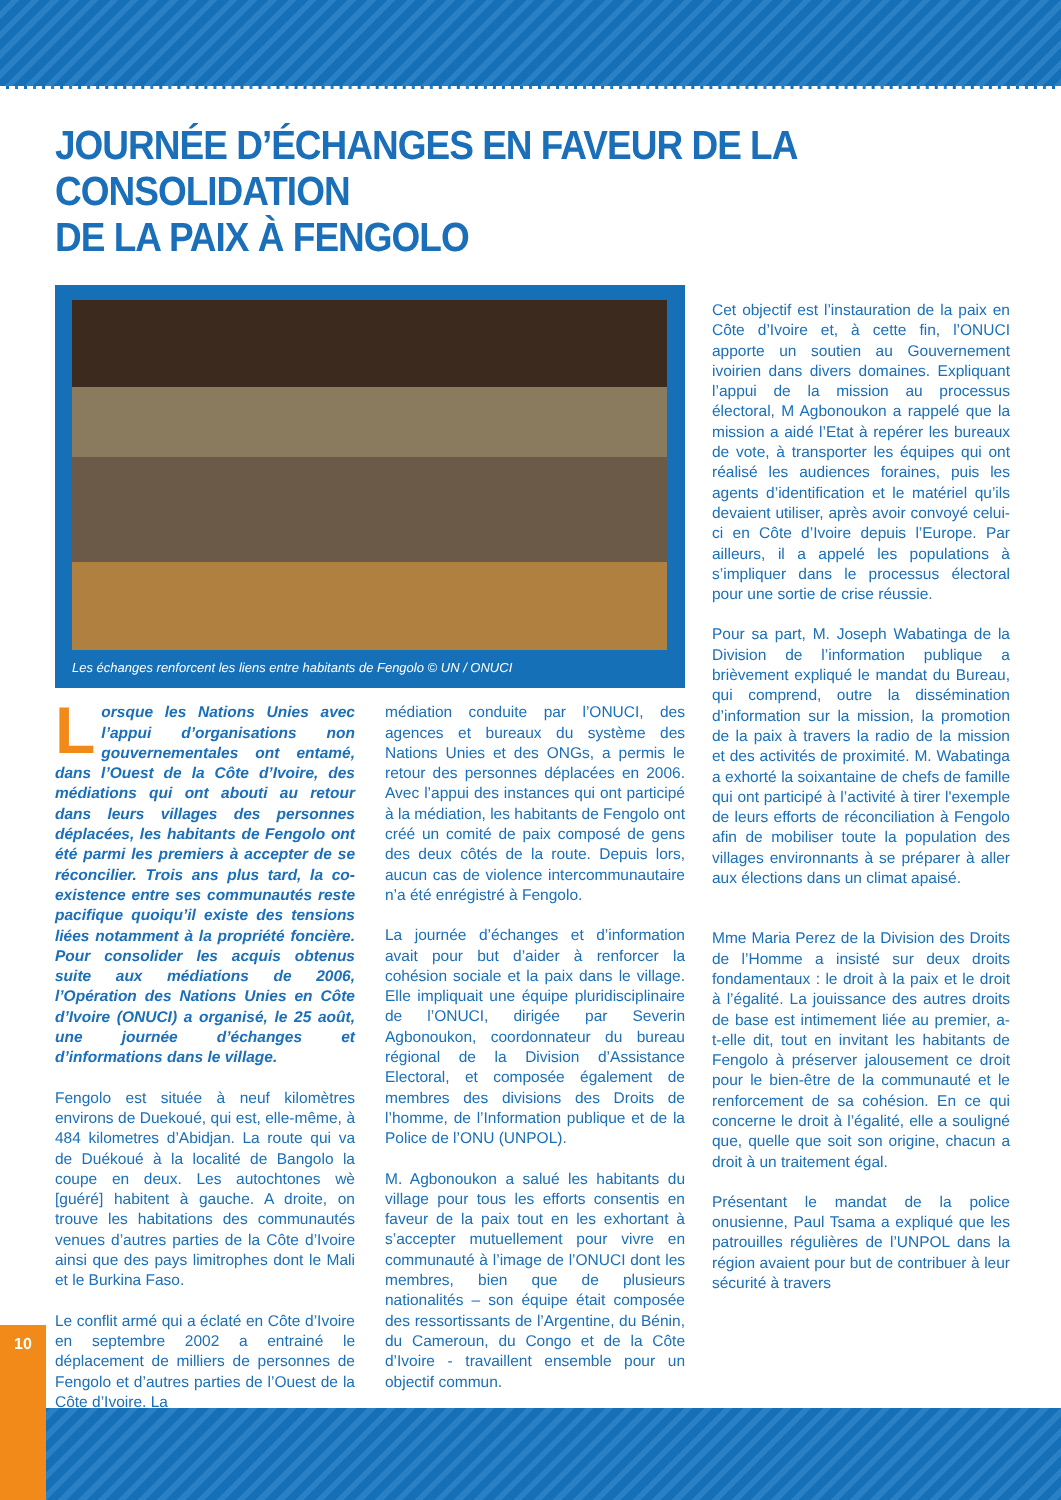JOURNÉE D’ÉCHANGES EN FAVEUR DE LA CONSOLIDATION
DE LA PAIX À FENGOLO
Les échanges renforcent les liens entre habitants de Fengolo © UN / ONUCI
Lorsque les Nations Unies avec l’appui d’organisations non gouver­nementales ont entamé, dans l’Ouest de la Côte d’Ivoire, des médiations qui ont abouti au retour dans leurs villages des personnes déplacées, les habitants de Fengolo ont été parmi les premiers à accepter de se réconcilier. Trois ans plus tard, la co-existence entre ses communautés reste pacifique quoiqu’il existe des tensions liées notamment à la propriété foncière. Pour consolider les acquis obtenus suite aux médiations de 2006, l’Opération des Nations Unies en Côte d’Ivoire (ONUCI) a organisé, le 25 août, une journée d’échanges et d’informations dans le village.
Fengolo est située à neuf kilomètres environs de Duekoué, qui est, elle-même, à 484 kilometres d’Abidjan. La route qui va de Duékoué à la localité de Bangolo la coupe en deux. Les autochtones wè [guéré] habitent à gauche. A droite, on trouve les habitations des communautés venues d’autres parties de la Côte d’Ivoire ainsi que des pays limitrophes dont le Mali et le Burkina Faso.
Le conflit armé qui a éclaté en Côte d’Ivoire en septembre 2002 a entrainé le déplacement de milliers de personnes de Fengolo et d’autres parties de l’Ouest de la Côte d’Ivoire. La
médiation conduite par l’ONUCI, des agences et bureaux du système des Nations Unies et des ONGs, a permis le retour des personnes déplacées en 2006. Avec l’appui des instances qui ont participé à la médiation, les habitants de Fengolo ont créé un comité de paix composé de gens des deux côtés de la route. Depuis lors, aucun cas de violence intercommunautaire n’a été enrégistré à Fengolo.
La journée d’échanges et d’information avait pour but d’aider à renforcer la cohésion sociale et la paix dans le village. Elle impliquait une équipe pluridisciplinaire de l’ONUCI, dirigée par Severin Agbonoukon, coordonnateur du bureau régional de la Division d’Assistance Electoral, et composée également de membres des divisions des Droits de l’homme, de l’Information publique et de la Police de l’ONU (UNPOL).
M. Agbonoukon a salué les habitants du village pour tous les efforts consentis en faveur de la paix tout en les exhortant à s’accepter mutuellement pour vivre en communauté à l’image de l’ONUCI dont les membres, bien que de plusieurs nationalités – son équipe était composée des ressortissants de l’Argentine, du Bénin, du Cameroun, du Congo et de la Côte d’Ivoire - travaillent ensemble pour un objectif commun.
Cet objectif est l’instauration de la paix en Côte d’Ivoire et, à cette fin, l’ONUCI apporte un soutien au Gouvernement ivoirien dans divers domaines. Expliquant l’appui de la mission au processus électoral, M Agbonoukon a rappelé que la mission a aidé l’Etat à repérer les bureaux de vote, à transporter les équipes qui ont réalisé les audiences foraines, puis les agents d’identification et le matériel qu’ils devaient utiliser, après avoir convoyé celui-ci en Côte d’Ivoire depuis l’Europe. Par ailleurs, il a appelé les populations à s’impliquer dans le processus électoral pour une sortie de crise réussie.
Pour sa part, M. Joseph Wabatinga de la Division de l’information publique a brièvement expliqué le mandat du Bureau, qui comprend, outre la dissémination d’information sur la mission, la promotion de la paix à travers la radio de la mission et des activités de proximité. M. Wabatinga a exhorté la soixantaine de chefs de famille qui ont participé à l’activité à tirer l'exemple de leurs efforts de réconciliation à Fengolo afin de mobiliser toute la population des villages environnants à se préparer à aller aux élections dans un climat apaisé.
Mme Maria Perez de la Division des Droits de l’Homme a insisté sur deux droits fondamentaux : le droit à la paix et le droit à l’égalité. La jouissance des autres droits de base est intimement liée au premier, a-t-elle dit, tout en invitant les habitants de Fengolo à préserver jalousement ce droit pour le bien-être de la communauté et le renforcement de sa cohésion. En ce qui concerne le droit à l’égalité, elle a souligné que, quelle que soit son origine, chacun a droit à un traitement égal.
Présentant le mandat de la police onusienne, Paul Tsama a expliqué que les patrouilles régulières de l’UNPOL dans la région avaient pour but de contribuer à leur sécurité à travers
10